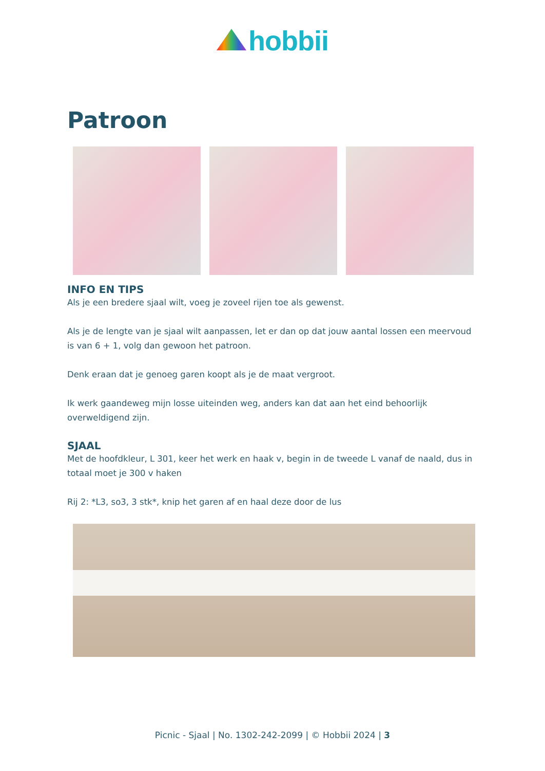hobbii
Patroon
INFO EN TIPS
Als je een bredere sjaal wilt, voeg je zoveel rijen toe als gewenst.
Als je de lengte van je sjaal wilt aanpassen, let er dan op dat jouw aantal lossen een meervoud is van 6 + 1, volg dan gewoon het patroon.
Denk eraan dat je genoeg garen koopt als je de maat vergroot.
Ik werk gaandeweg mijn losse uiteinden weg, anders kan dat aan het eind behoorlijk overweldigend zijn.
SJAAL
Met de hoofdkleur, L 301, keer het werk en haak v, begin in de tweede L vanaf de naald, dus in totaal moet je 300 v haken
Rij 2: *L3, so3, 3 stk*, knip het garen af en haal deze door de lus
Picnic - Sjaal | No. 1302-242-2099 | © Hobbii 2024 | 3